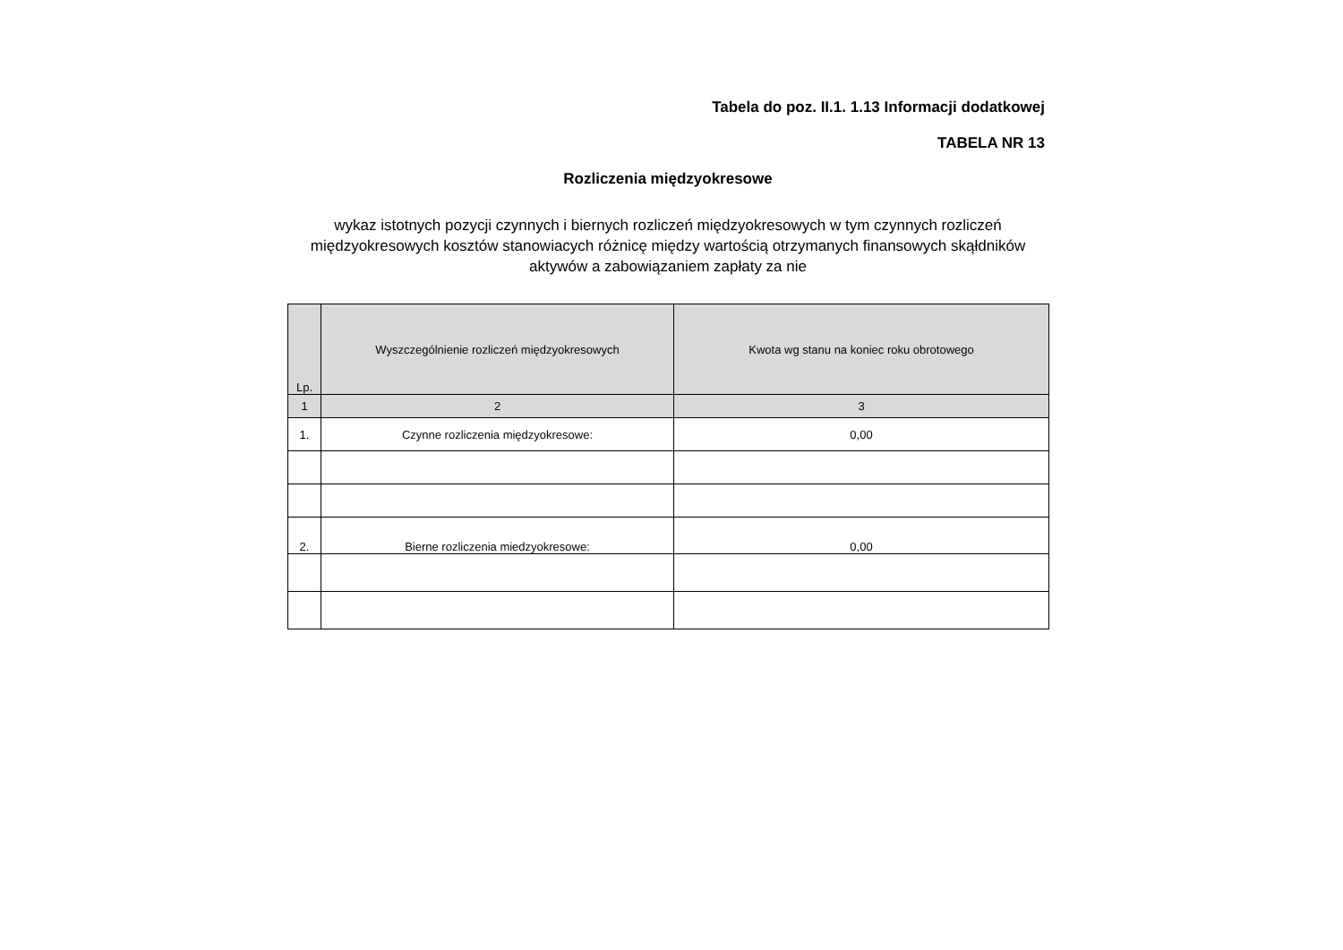Tabela do poz. II.1. 1.13 Informacji dodatkowej
TABELA NR 13
Rozliczenia międzyokresowe
wykaz istotnych pozycji czynnych i biernych rozliczeń międzyokresowych w tym czynnych rozliczeń międzyokresowych kosztów stanowiacych różnicę między wartością otrzymanych finansowych skąłdników aktywów a zabowiązaniem zapłaty za nie
| Lp. | Wyszczególnienie rozliczeń międzyokresowych | Kwota wg stanu na koniec roku obrotowego |
| --- | --- | --- |
| 1 | 2 | 3 |
| 1. | Czynne rozliczenia międzyokresowe: | 0,00 |
| 2. | Bierne rozliczenia miedzyokresowe: | 0,00 |